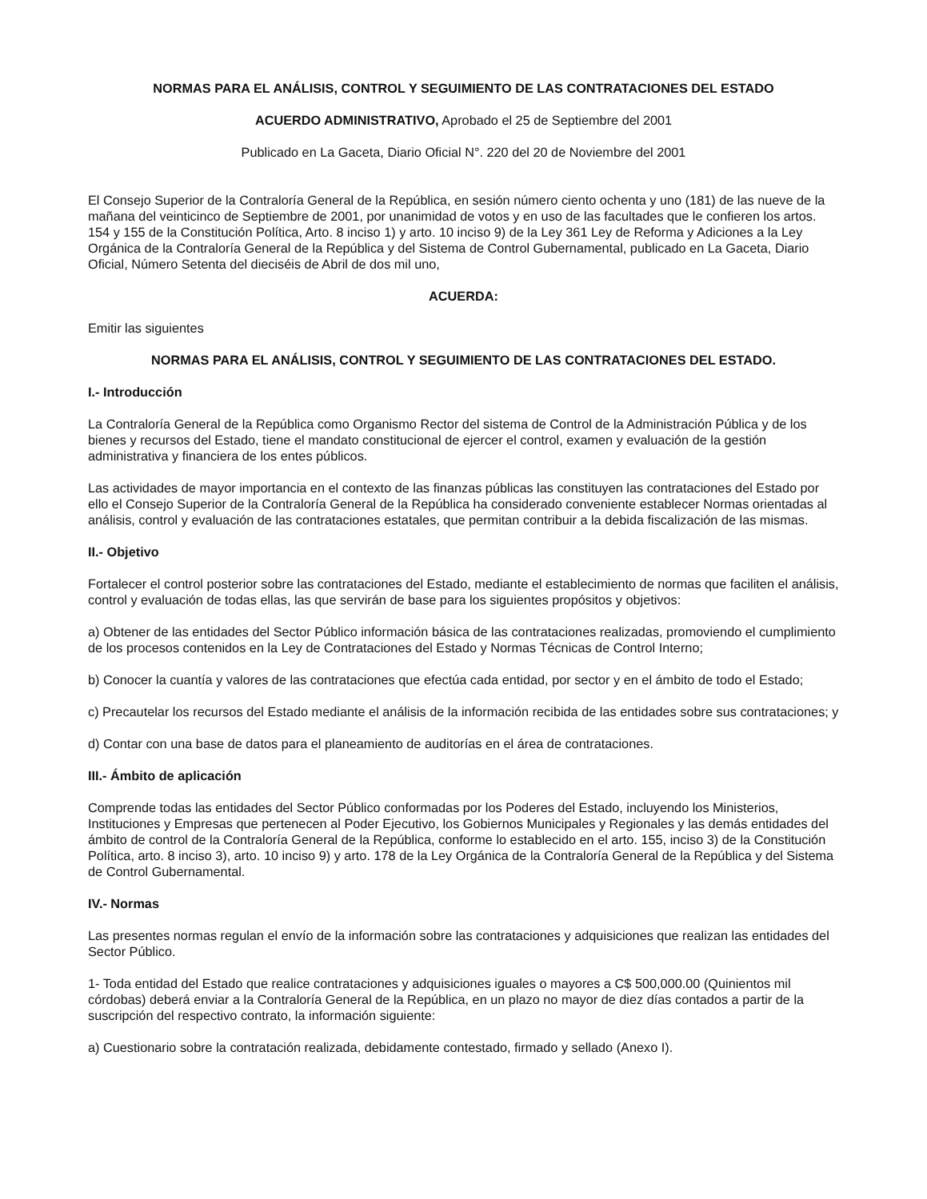NORMAS PARA EL ANÁLISIS, CONTROL Y SEGUIMIENTO DE LAS CONTRATACIONES DEL ESTADO
ACUERDO ADMINISTRATIVO, Aprobado el 25 de Septiembre del 2001
Publicado en La Gaceta, Diario Oficial N°. 220 del 20 de Noviembre del 2001
El Consejo Superior de la Contraloría General de la República, en sesión número ciento ochenta y uno (181) de las nueve de la mañana del veinticinco de Septiembre de 2001, por unanimidad de votos y en uso de las facultades que le confieren los artos. 154 y 155 de la Constitución Política, Arto. 8 inciso 1) y arto. 10 inciso 9) de la Ley 361 Ley de Reforma y Adiciones a la Ley Orgánica de la Contraloría General de la República y del Sistema de Control Gubernamental, publicado en La Gaceta, Diario Oficial, Número Setenta del dieciséis de Abril de dos mil uno,
ACUERDA:
Emitir las siguientes
NORMAS PARA EL ANÁLISIS, CONTROL Y SEGUIMIENTO DE LAS CONTRATACIONES DEL ESTADO.
I.- Introducción
La Contraloría General de la República como Organismo Rector del sistema de Control de la Administración Pública y de los bienes y recursos del Estado, tiene el mandato constitucional de ejercer el control, examen y evaluación de la gestión administrativa y financiera de los entes públicos.
Las actividades de mayor importancia en el contexto de las finanzas públicas las constituyen las contrataciones del Estado por ello el Consejo Superior de la Contraloría General de la República ha considerado conveniente establecer Normas orientadas al análisis, control y evaluación de las contrataciones estatales, que permitan contribuir a la debida fiscalización de las mismas.
II.- Objetivo
Fortalecer el control posterior sobre las contrataciones del Estado, mediante el establecimiento de normas que faciliten el análisis, control y evaluación de todas ellas, las que servirán de base para los siguientes propósitos y objetivos:
a) Obtener de las entidades del Sector Público información básica de las contrataciones realizadas, promoviendo el cumplimiento de los procesos contenidos en la Ley de Contrataciones del Estado y Normas Técnicas de Control Interno;
b) Conocer la cuantía y valores de las contrataciones que efectúa cada entidad, por sector y en el ámbito de todo el Estado;
c) Precautelar los recursos del Estado mediante el análisis de la información recibida de las entidades sobre sus contrataciones; y
d) Contar con una base de datos para el planeamiento de auditorías en el área de contrataciones.
III.- Ámbito de aplicación
Comprende todas las entidades del Sector Público conformadas por los Poderes del Estado, incluyendo los Ministerios, Instituciones y Empresas que pertenecen al Poder Ejecutivo, los Gobiernos Municipales y Regionales y las demás entidades del ámbito de control de la Contraloría General de la República, conforme lo establecido en el arto. 155, inciso 3) de la Constitución Política, arto. 8 inciso 3), arto. 10 inciso 9) y arto. 178 de la Ley Orgánica de la Contraloría General de la República y del Sistema de Control Gubernamental.
IV.- Normas
Las presentes normas regulan el envío de la información sobre las contrataciones y adquisiciones que realizan las entidades del Sector Público.
1- Toda entidad del Estado que realice contrataciones y adquisiciones iguales o mayores a C$ 500,000.00 (Quinientos mil córdobas) deberá enviar a la Contraloría General de la República, en un plazo no mayor de diez días contados a partir de la suscripción del respectivo contrato, la información siguiente:
a) Cuestionario sobre la contratación realizada, debidamente contestado, firmado y sellado (Anexo I).